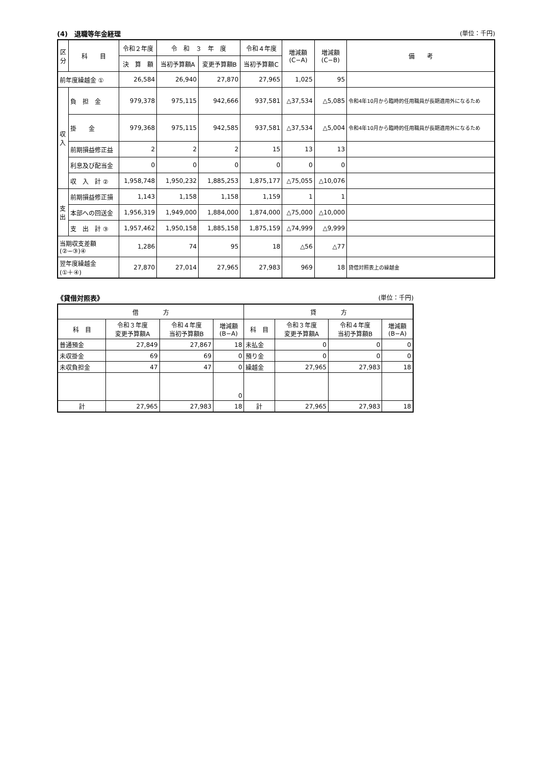(4)　退職等年金経理 (単位：千円)
| 区分 | 科 目 | 令和２年度 | 令 和 ３ 年 度 | | 令和４年度 | 増減額 (C−A) | 増減額 (C−B) | 備 考 |
| --- | --- | --- | --- | --- | --- | --- | --- | --- |
| | | 決 算 額 | 当初予算額A | 変更予算額B | 当初予算額C | | | |
| 前年度繰越金 ① | | 26,584 | 26,940 | 27,870 | 27,965 | 1,025 | 95 | |
| 収入 | 負 担 金 | 979,378 | 975,115 | 942,666 | 937,581 | △37,534 | △5,085 | 令和4年10月から臨時的任用職員が長期適用外になるため |
| | 掛 金 | 979,368 | 975,115 | 942,585 | 937,581 | △37,534 | △5,004 | 令和4年10月から臨時的任用職員が長期適用外になるため |
| | 前期損益修正益 | 2 | 2 | 2 | 15 | 13 | 13 | |
| | 利息及び配当金 | 0 | 0 | 0 | 0 | 0 | 0 | |
| | 収 入 計 ② | 1,958,748 | 1,950,232 | 1,885,253 | 1,875,177 | △75,055 | △10,076 | |
| 支出 | 前期損益修正損 | 1,143 | 1,158 | 1,158 | 1,159 | 1 | 1 | |
| | 本部への回送金 | 1,956,319 | 1,949,000 | 1,884,000 | 1,874,000 | △75,000 | △10,000 | |
| | 支 出 計 ③ | 1,957,462 | 1,950,158 | 1,885,158 | 1,875,159 | △74,999 | △9,999 | |
| 当期収支差額 (②−③)④ | | 1,286 | 74 | 95 | 18 | △56 | △77 | |
| 翌年度繰越金 (①＋④) | | 27,870 | 27,014 | 27,965 | 27,983 | 969 | 18 | 貸借対照表上の繰越金 |
《貸借対照表》 (単位：千円)
| 借 方 | | | | 貸 方 | | | |
| --- | --- | --- | --- | --- | --- | --- | --- |
| 科 目 | 令和３年度 変更予算額A | 令和４年度 当初予算額B | 増減額 (B−A) | 科 目 | 令和３年度 変更予算額A | 令和４年度 当初予算額B | 増減額 (B−A) |
| 普通預金 | 27,849 | 27,867 | 18 | 未払金 | 0 | 0 | 0 |
| 未収掛金 | 69 | 69 | 0 | 預り金 | 0 | 0 | 0 |
| 未収負担金 | 47 | 47 | 0 | 繰越金 | 27,965 | 27,983 | 18 |
| | | | 0 | | | | |
| 計 | 27,965 | 27,983 | 18 | 計 | 27,965 | 27,983 | 18 |